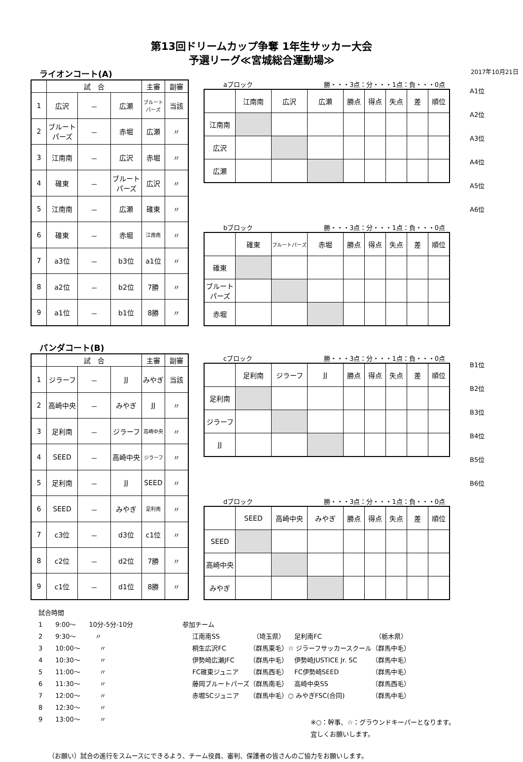第13回ドリームカップ争奪 1年生サッカー大会
予選リーグ≪宮城総合運動場≫
ライオンコート(A) 2017年10月21日
| | 試 合 | | | 主審 | 副審 |
| --- | --- | --- | --- | --- | --- |
| 1 | 広沢 | － | 広瀬 | ブルートパーズ | 当該 |
| 2 | ブルートパーズ | － | 赤堀 | 広瀬 | 〃 |
| 3 | 江南南 | － | 広沢 | 赤堀 | 〃 |
| 4 | 碓東 | － | ブルートパーズ | 広沢 | 〃 |
| 5 | 江南南 | － | 広瀬 | 碓東 | 〃 |
| 6 | 碓東 | － | 赤堀 | 江南南 | 〃 |
| 7 | a3位 | － | b3位 | a1位 | 〃 |
| 8 | a2位 | － | b2位 | 7勝 | 〃 |
| 9 | a1位 | － | b1位 | 8勝 | 〃 |
aブロック 勝・・・3点：分・・・1点：負・・・0点
| | 江南南 | 広沢 | 広瀬 | 勝点 | 得点 | 失点 | 差 | 順位 |
| 江南南 | | | | | | | | |
| 広沢 | | | | | | | | |
| 広瀬 | | | | | | | | |
bブロック 勝・・・3点：分・・・1点：負・・・0点
| | 碓東 | ブルートパーズ | 赤堀 | 勝点 | 得点 | 失点 | 差 | 順位 |
| 碓東 | | | | | | | | |
| ブルートパーズ | | | | | | | | |
| 赤堀 | | | | | | | | |
A1位
A2位
A3位
A4位
A5位
A6位
パンダコート(B)
| | 試 合 | | | 主審 | 副審 |
| --- | --- | --- | --- | --- | --- |
| 1 | ジラーフ | － | JJ | みやぎ | 当該 |
| 2 | 高崎中央 | － | みやぎ | JJ | 〃 |
| 3 | 足利南 | － | ジラーフ | 高崎中央 | 〃 |
| 4 | SEED | － | 高崎中央 | ジラーフ | 〃 |
| 5 | 足利南 | － | JJ | SEED | 〃 |
| 6 | SEED | － | みやぎ | 足利南 | 〃 |
| 7 | c3位 | － | d3位 | c1位 | 〃 |
| 8 | c2位 | － | d2位 | 7勝 | 〃 |
| 9 | c1位 | － | d1位 | 8勝 | 〃 |
cブロック 勝・・・3点：分・・・1点：負・・・0点
| | 足利南 | ジラーフ | JJ | 勝点 | 得点 | 失点 | 差 | 順位 |
| 足利南 | | | | | | | | |
| ジラーフ | | | | | | | | |
| JJ | | | | | | | | |
dブロック 勝・・・3点：分・・・1点：負・・・0点
| | SEED | 高崎中央 | みやぎ | 勝点 | 得点 | 失点 | 差 | 順位 |
| SEED | | | | | | | | |
| 高崎中央 | | | | | | | | |
| みやぎ | | | | | | | | |
B1位
B2位
B3位
B4位
B5位
B6位
試合時間
1　　9:00〜　　10分-5分-10分
2　　9:30〜　　　〃
3　　10:00〜　　　〃
4　　10:30〜　　　〃
5　　11:00〜　　　〃
6　　11:30〜　　　〃
7　　12:00〜　　　〃
8　　12:30〜　　　〃
9　　13:00〜　　　〃
参加チーム
| 江南南SS | （埼玉県） | 足利南FC | （栃木県） |
| 桐生広沢FC | （群馬東毛） | ☆ ジラーフサッカースクール | （群馬中毛） |
| 伊勢崎広瀬JFC | （群馬中毛） | 伊勢崎JUSTICE Jr. SC | （群馬中毛） |
| FC碓東ジュニア | （群馬西毛） | FC伊勢崎SEED | （群馬中毛） |
| 藤岡ブルートパーズ | （群馬南毛） | 高崎中央SS | （群馬西毛） |
| 赤堀SCジュニア | （群馬中毛） | ○ みやぎFSC(合同) | （群馬中毛） |
※○：幹事、☆：グラウンドキーパーとなります。
宜しくお願いします。
（お願い）試合の進行をスムースにできるよう、チーム役員、審判、保護者の皆さんのご協力をお願いします。